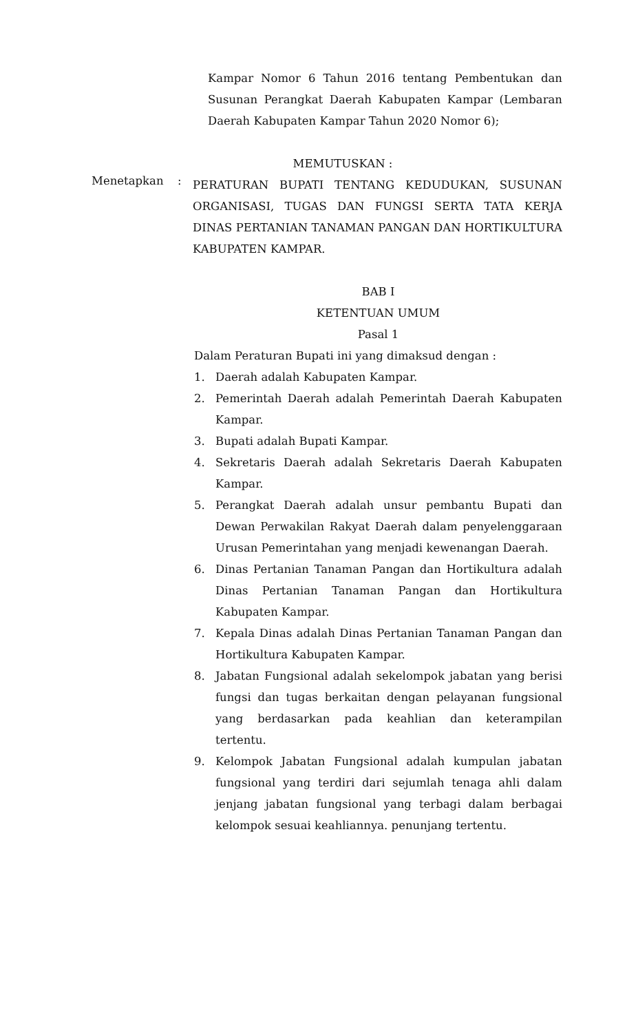Kampar Nomor 6 Tahun 2016 tentang Pembentukan dan Susunan Perangkat Daerah Kabupaten Kampar (Lembaran Daerah Kabupaten Kampar Tahun 2020 Nomor 6);
MEMUTUSKAN :
Menetapkan :
PERATURAN BUPATI TENTANG KEDUDUKAN, SUSUNAN ORGANISASI, TUGAS DAN FUNGSI SERTA TATA KERJA DINAS PERTANIAN TANAMAN PANGAN DAN HORTIKULTURA KABUPATEN KAMPAR.
BAB I
KETENTUAN UMUM
Pasal 1
Dalam Peraturan Bupati ini yang dimaksud dengan :
1. Daerah adalah Kabupaten Kampar.
2. Pemerintah Daerah adalah Pemerintah Daerah Kabupaten Kampar.
3. Bupati adalah Bupati Kampar.
4. Sekretaris Daerah adalah Sekretaris Daerah Kabupaten Kampar.
5. Perangkat Daerah adalah unsur pembantu Bupati dan Dewan Perwakilan Rakyat Daerah dalam penyelenggaraan Urusan Pemerintahan yang menjadi kewenangan Daerah.
6. Dinas Pertanian Tanaman Pangan dan Hortikultura adalah Dinas Pertanian Tanaman Pangan dan Hortikultura Kabupaten Kampar.
7. Kepala Dinas adalah Dinas Pertanian Tanaman Pangan dan Hortikultura Kabupaten Kampar.
8. Jabatan Fungsional adalah sekelompok jabatan yang berisi fungsi dan tugas berkaitan dengan pelayanan fungsional yang berdasarkan pada keahlian dan keterampilan tertentu.
9. Kelompok Jabatan Fungsional adalah kumpulan jabatan fungsional yang terdiri dari sejumlah tenaga ahli dalam jenjang jabatan fungsional yang terbagi dalam berbagai kelompok sesuai keahliannya. penunjang tertentu.